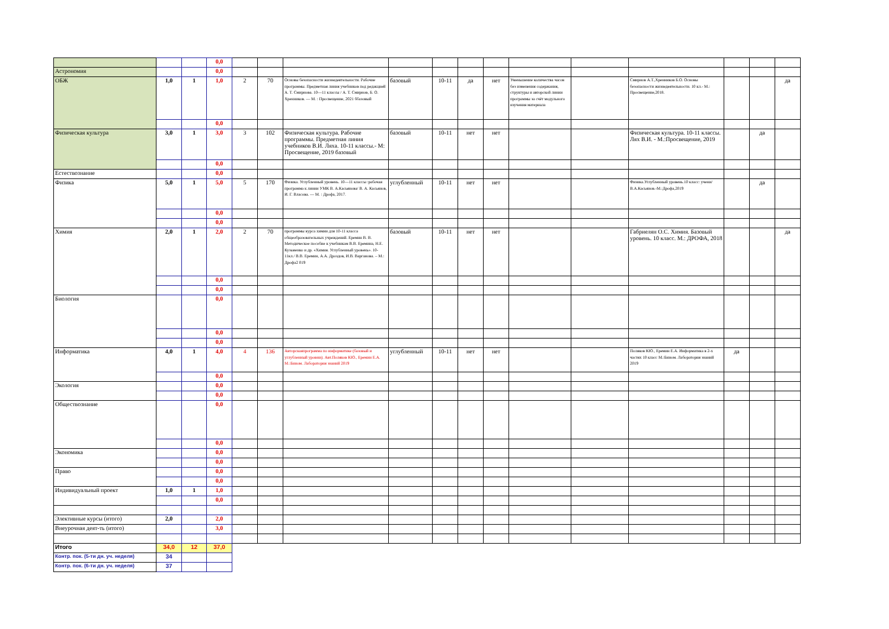| | | | 0,0 | | | | | | | | | | | | | |
| Астрономия | | | 0,0 | | | | | | | | | | | | | |
| ОБЖ | 1,0 | 1 | 1,0 | 2 | 70 | Основы безопасности жизнедеятельности. Рабочие программы. Предметная линия учебников под редакцией А. Т. Смирнова. 10—11 классы / А. Т. Смирнов, Б. О. Хренников. — М. : Просвещение, 2021 ббазовый | базовый | 10-11 | да | нет | Уменьшение количества часов без изменения содержания, структуры и авторской линии программы за счёт модульного изучения материала | | Смирнов А.Т.,Хренников Б.О. Основы безопасности жизнедеятельности. 10 кл.- М.: Просвещение,2018. | | | да |
| | | | 0,0 | | | | | | | | | | | | | |
| Физическая культура | 3,0 | 1 | 3,0 | 3 | 102 | Физическая культура. Рабочие программы. Предметная линия учебников В.И. Ляха. 10-11 классы.- М: Просвещение, 2019 базовый | базовый | 10-11 | нет | нет | | | Физическая культура. 10-11 классы. Лях В.И. - М.:Просвещение, 2019 | | да | |
| | | | 0,0 | | | | | | | | | | | | | |
| Естествознание | | | 0,0 | | | | | | | | | | | | | |
| Физика | 5,0 | 1 | 5,0 | 5 | 170 | Физика. Углубленный уровень. 10—11 классы :рабочая программа к линии УМК В. А.Касьянова/ В. А. Касьянов, И. Г. Власова. — М. : Дрофа, 2017. | углубленный | 10-11 | нет | нет | | | Физика.Углубленный уровень.10 класс: учени/В.А.Касьянов.-М.:Дрофа,2019 | | да | |
| | | | 0,0 | | | | | | | | | | | | | |
| | | | 0,0 | | | | | | | | | | | | | |
| Химия | 2,0 | 1 | 2,0 | 2 | 70 | программы курса химии для 10-11 класса общеобразовательных учреждений. Еремин В. В. Методическое пособие к учебникам В.В. Еремина, Н.Е. Кузьменко и др. «Химия. Углубленный уровень». 10-11кл./ В.В. Еремин, А.А. Дроздов, И.В. Варганова. – М.: Дрофа2 019 | базовый | 10-11 | нет | нет | | | Габриелян О.С. Химия. Базовый уровень. 10 класс. М.: ДРОФА, 2018 | | | да |
| | | | 0,0 | | | | | | | | | | | | | |
| | | | 0,0 | | | | | | | | | | | | | |
| Биология | | | 0,0 | | | | | | | | | | | | | |
| | | | 0,0 | | | | | | | | | | | | | |
| | | | 0,0 | | | | | | | | | | | | | |
| Информатика | 4,0 | 1 | 4,0 | 4 | 136 | Авторскаяпрограмма по информатике (базовый и углубленный уровни). Авт.Поляков КЮ., Еремин Е.А. М.:Бином. Лаборатория знаний 2019 | углубленный | 10-11 | нет | нет | | | Поляков КЮ., Еремин Е.А. Информатика в 2-х частях 10 класс М.:Бином. Лаборатория знаний 2019 | да | | |
| | | | 0,0 | | | | | | | | | | | | | |
| Экология | | | 0,0 | | | | | | | | | | | | | |
| | | | 0,0 | | | | | | | | | | | | | |
| Обществознание | | | 0,0 | | | | | | | | | | | | | |
| | | | 0,0 | | | | | | | | | | | | | |
| Экономика | | | 0,0 | | | | | | | | | | | | | |
| | | | 0,0 | | | | | | | | | | | | | |
| Право | | | 0,0 | | | | | | | | | | | | | |
| | | | 0,0 | | | | | | | | | | | | | |
| Индивидуальный проект | 1,0 | 1 | 1,0 | | | | | | | | | | | | | |
| | | | 0,0 | | | | | | | | | | | | | |
| Элективные курсы (итого) | 2,0 | | 2,0 | | | | | | | | | | | | | |
| Внеурочная деят-ть (итого) | | | 3,0 | | | | | | | | | | | | | |
| Итого | 34,0 | 12 | 37,0 | | | | | | | | | | | | | |
| Контр. пок. (5-ти дн. уч. неделя) | 34 | | | | | | | | | | | | | | | |
| Контр. пок. (6-ти дн. уч. неделя) | 37 | | | | | | | | | | | | | | | |